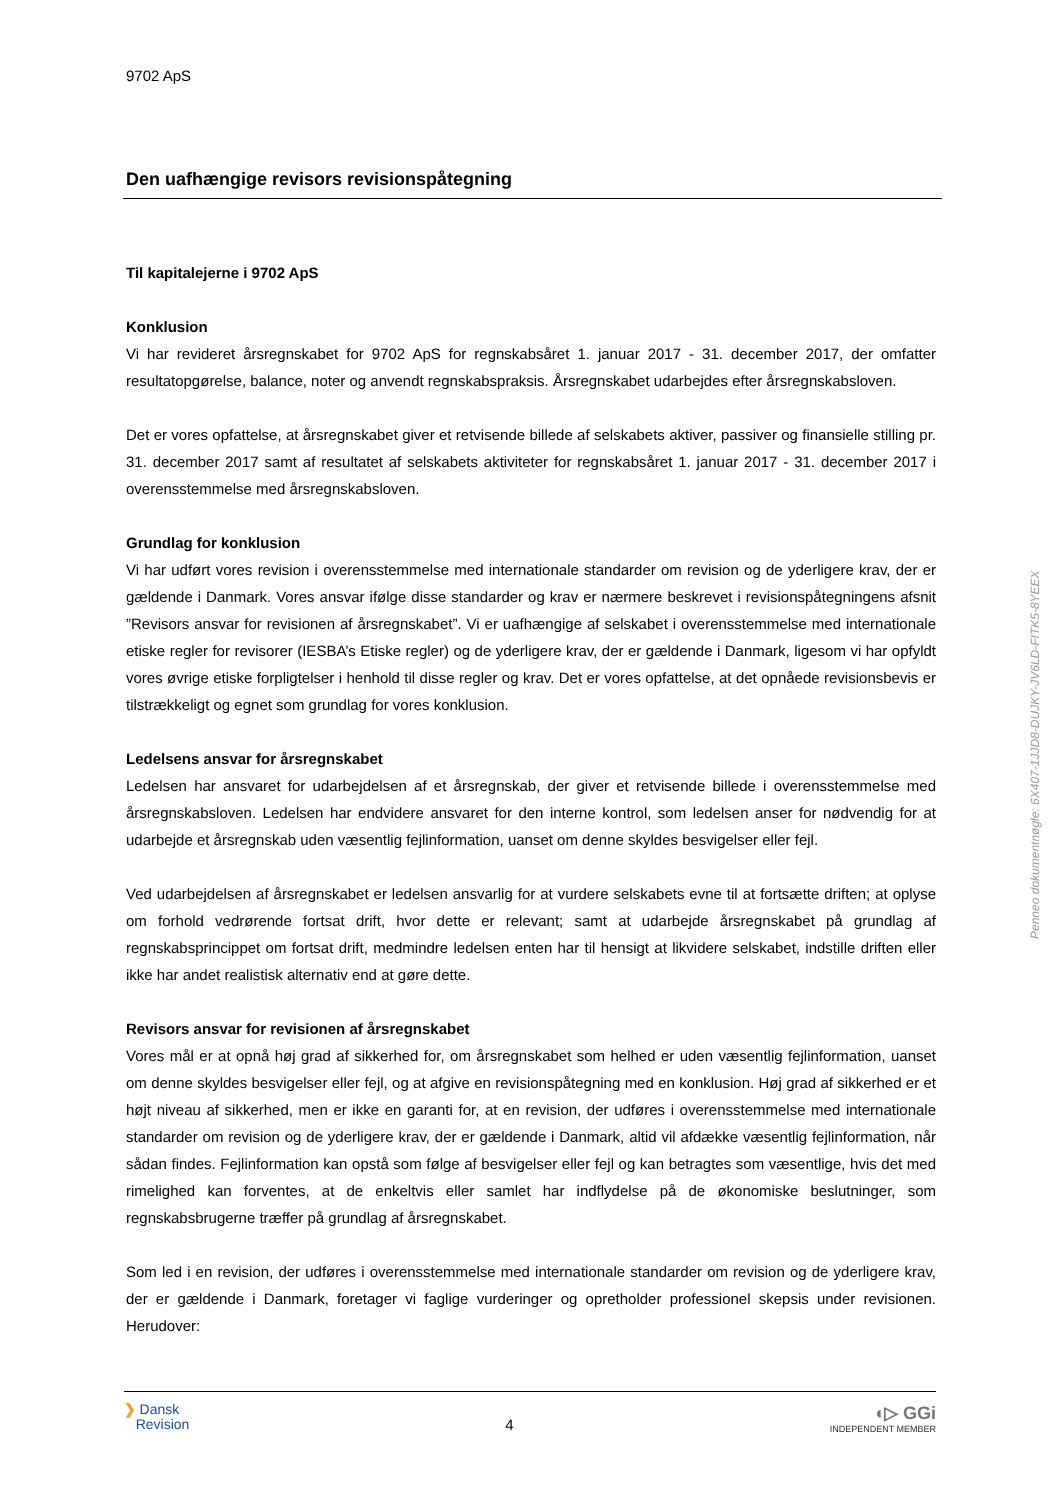9702 ApS
Den uafhængige revisors revisionspåtegning
Til kapitalejerne i 9702 ApS
Konklusion
Vi har revideret årsregnskabet for 9702 ApS for regnskabsåret 1. januar 2017 - 31. december 2017, der omfatter resultatopgørelse, balance, noter og anvendt regnskabspraksis. Årsregnskabet udarbejdes efter årsregnskabsloven.
Det er vores opfattelse, at årsregnskabet giver et retvisende billede af selskabets aktiver, passiver og finansielle stilling pr. 31. december 2017 samt af resultatet af selskabets aktiviteter for regnskabsåret 1. januar 2017 - 31. december 2017 i overensstemmelse med årsregnskabsloven.
Grundlag for konklusion
Vi har udført vores revision i overensstemmelse med internationale standarder om revision og de yderligere krav, der er gældende i Danmark. Vores ansvar ifølge disse standarder og krav er nærmere beskrevet i revisionspåtegningens afsnit ”Revisors ansvar for revisionen af årsregnskabet”. Vi er uafhængige af selskabet i overensstemmelse med internationale etiske regler for revisorer (IESBA’s Etiske regler) og de yderligere krav, der er gældende i Danmark, ligesom vi har opfyldt vores øvrige etiske forpligtelser i henhold til disse regler og krav. Det er vores opfattelse, at det opnåede revisionsbevis er tilstrækkeligt og egnet som grundlag for vores konklusion.
Ledelsens ansvar for årsregnskabet
Ledelsen har ansvaret for udarbejdelsen af et årsregnskab, der giver et retvisende billede i overensstemmelse med årsregnskabsloven. Ledelsen har endvidere ansvaret for den interne kontrol, som ledelsen anser for nødvendig for at udarbejde et årsregnskab uden væsentlig fejlinformation, uanset om denne skyldes besvigelser eller fejl.
Ved udarbejdelsen af årsregnskabet er ledelsen ansvarlig for at vurdere selskabets evne til at fortsætte driften; at oplyse om forhold vedrørende fortsat drift, hvor dette er relevant; samt at udarbejde årsregnskabet på grundlag af regnskabsprincippet om fortsat drift, medmindre ledelsen enten har til hensigt at likvidere selskabet, indstille driften eller ikke har andet realistisk alternativ end at gøre dette.
Revisors ansvar for revisionen af årsregnskabet
Vores mål er at opnå høj grad af sikkerhed for, om årsregnskabet som helhed er uden væsentlig fejlinformation, uanset om denne skyldes besvigelser eller fejl, og at afgive en revisionspåtegning med en konklusion. Høj grad af sikkerhed er et højt niveau af sikkerhed, men er ikke en garanti for, at en revision, der udføres i overensstemmelse med internationale standarder om revision og de yderligere krav, der er gældende i Danmark, altid vil afdække væsentlig fejlinformation, når sådan findes. Fejlinformation kan opstå som følge af besvigelser eller fejl og kan betragtes som væsentlige, hvis det med rimelighed kan forventes, at de enkeltvis eller samlet har indflydelse på de økonomiske beslutninger, som regnskabsbrugerne træffer på grundlag af årsregnskabet.
Som led i en revision, der udføres i overensstemmelse med internationale standarder om revision og de yderligere krav, der er gældende i Danmark, foretager vi faglige vurderinger og opretholder professionel skepsis under revisionen. Herudover:
Penneo dokumentnøgle: 6X407-1JJD8-DUJKY-JV6LD-FITK5-8YEEX
❯ Dansk
Revision
4
◖▷ GGi
INDEPENDENT MEMBER